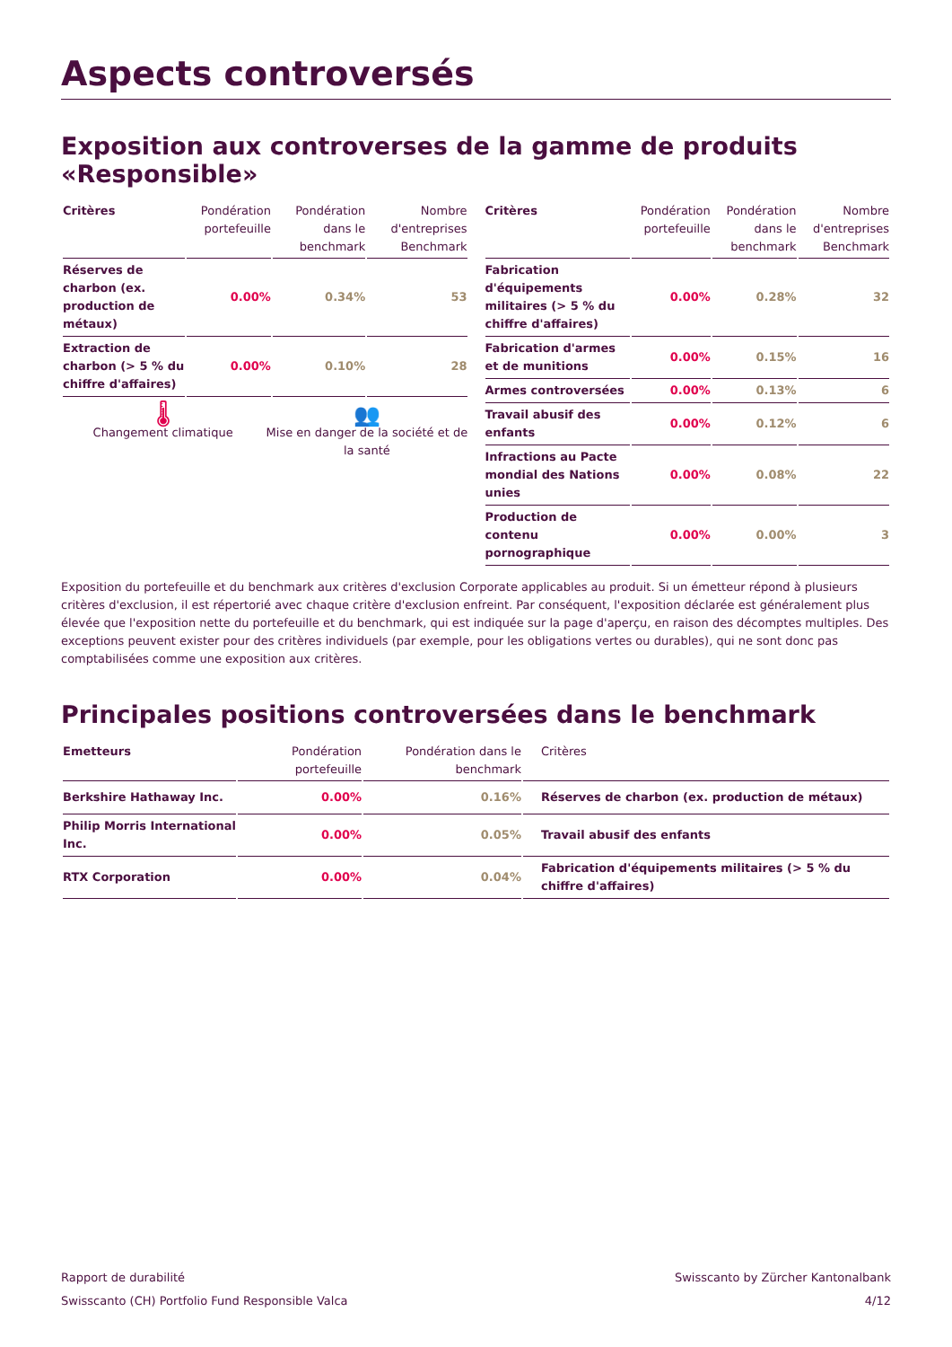Aspects controversés
Exposition aux controverses de la gamme de produits «Responsible»
| Critères | Pondération portefeuille | Pondération dans le benchmark | Nombre d'entreprises Benchmark |
| --- | --- | --- | --- |
| Réserves de charbon (ex. production de métaux) | 0.00% | 0.34% | 53 |
| Extraction de charbon (> 5 % du chiffre d'affaires) | 0.00% | 0.10% | 28 |
🌡
Changement climatique
👥
Mise en danger de la société et de la santé
| Critères | Pondération portefeuille | Pondération dans le benchmark | Nombre d'entreprises Benchmark |
| --- | --- | --- | --- |
| Fabrication d'équipements militaires (> 5 % du chiffre d'affaires) | 0.00% | 0.28% | 32 |
| Fabrication d'armes et de munitions | 0.00% | 0.15% | 16 |
| Armes controversées | 0.00% | 0.13% | 6 |
| Travail abusif des enfants | 0.00% | 0.12% | 6 |
| Infractions au Pacte mondial des Nations unies | 0.00% | 0.08% | 22 |
| Production de contenu pornographique | 0.00% | 0.00% | 3 |
Exposition du portefeuille et du benchmark aux critères d'exclusion Corporate applicables au produit. Si un émetteur répond à plusieurs critères d'exclusion, il est répertorié avec chaque critère d'exclusion enfreint. Par conséquent, l'exposition déclarée est généralement plus élevée que l'exposition nette du portefeuille et du benchmark, qui est indiquée sur la page d'aperçu, en raison des décomptes multiples. Des exceptions peuvent exister pour des critères individuels (par exemple, pour les obligations vertes ou durables), qui ne sont donc pas comptabilisées comme une exposition aux critères.
Principales positions controversées dans le benchmark
| Emetteurs | Pondération portefeuille | Pondération dans le benchmark | Critères |
| --- | --- | --- | --- |
| Berkshire Hathaway Inc. | 0.00% | 0.16% | Réserves de charbon (ex. production de métaux) |
| Philip Morris International Inc. | 0.00% | 0.05% | Travail abusif des enfants |
| RTX Corporation | 0.00% | 0.04% | Fabrication d'équipements militaires (> 5 % du chiffre d'affaires) |
Rapport de durabilité
Swisscanto (CH) Portfolio Fund Responsible Valca
Swisscanto by Zürcher Kantonalbank
4/12